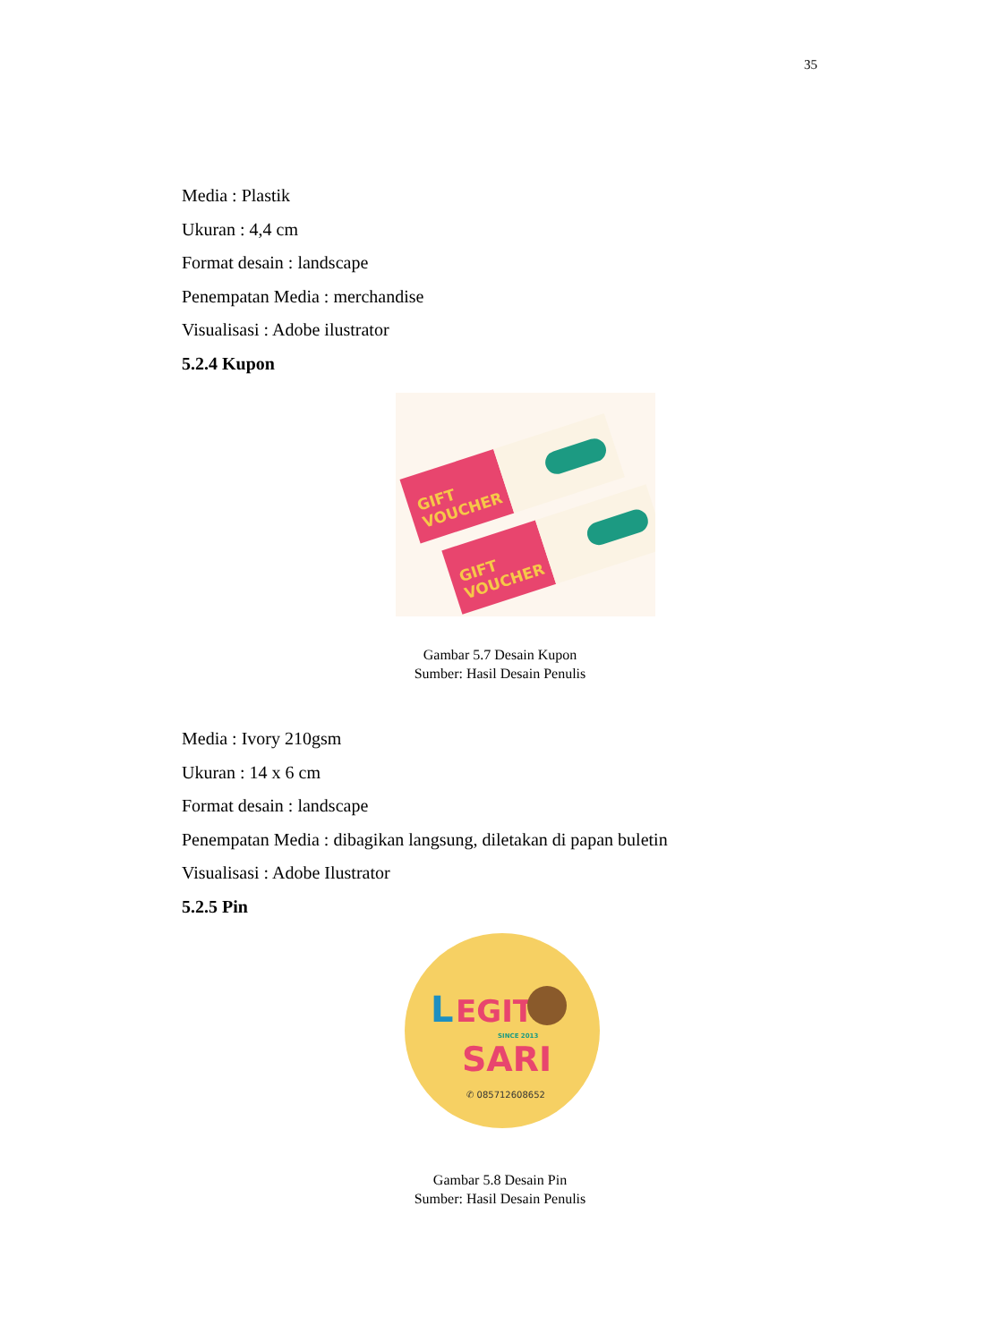35
Media : Plastik
Ukuran : 4,4 cm
Format desain : landscape
Penempatan Media : merchandise
Visualisasi : Adobe ilustrator
5.2.4 Kupon
GIFT
VOUCHER
GIFT
VOUCHER
Gambar 5.7 Desain Kupon
Sumber: Hasil Desain Penulis
Media : Ivory 210gsm
Ukuran : 14 x 6 cm
Format desain : landscape
Penempatan Media : dibagikan langsung, diletakan di papan buletin
Visualisasi : Adobe Ilustrator
5.2.5 Pin
L
EGIT
SINCE 2013
SARI
✆ 085712608652
Gambar 5.8 Desain Pin
Sumber: Hasil Desain Penulis